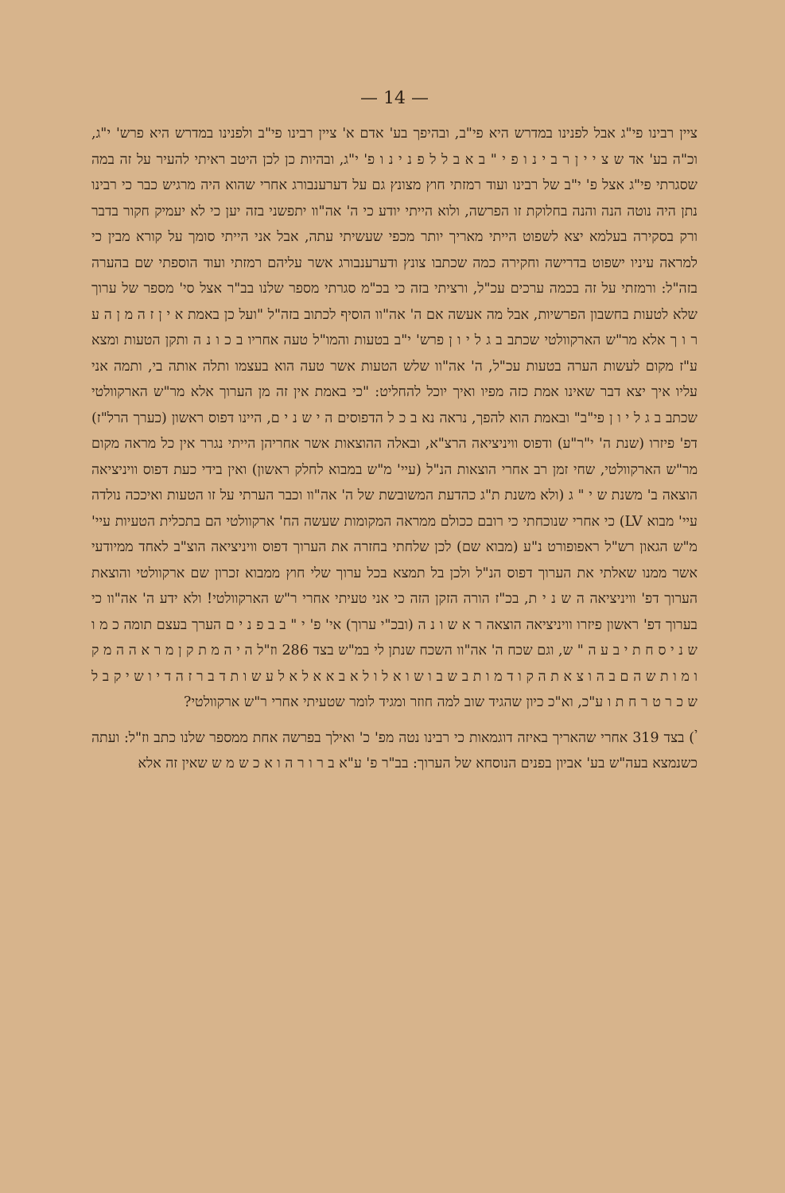— 14 —
ציין רבינו פי"ג אבל לפנינו במדרש היא פי"ב, ובהיפך בע' אדם א' ציין רבינו פי"ב ולפנינו במדרש היא פרש' י"ג, וכ"ה בע' אד ש צ י י ן ר ב י נ ו פ י " ב א ב ל ל פ נ י נ ו פ' י"ג, ובהיות כן לכן היטב ראיתי להעיר על זה במה שסגרתי פי"ג אצל פ' י"ב של רבינו ועוד רמזתי חוץ מצונץ גם על דערענבורג אחרי שהוא היה מרגיש כבר כי רבינו נתן היה נוטה הנה והנה בחלוקת זו הפרשה, ולוא הייתי יודע כי ה' אה"וו יתפשני בזה יען כי לא יעמיק חקור בדבר ורק בסקירה בעלמא יצא לשפוט הייתי מאריך יותר מכפי שעשיתי עתה, אבל אני הייתי סומך על קורא מבין כי למראה עיניו ישפוט בדרישה וחקירה כמה שכתבו צונץ ודערענבורג אשר עליהם רמזתי ועוד הוספתי שם בהערה בזה"ל: ורמזתי על זה בכמה ערכים עכ"ל, ורציתי בזה כי בכ"מ סגרתי מספר שלנו בב"ר אצל סי' מספר של ערוך שלא לטעות בחשבון הפרשיות, אבל מה אעשה אם ה' אה"וו הוסיף לכתוב בזה"ל "ועל כן באמת א י ן ז ה מ ן ה ע ר ו ך אלא מר"ש הארקוולטי שכתב ב ג ל י ו ן פרש' י"ב בטעות והמו"ל טעה אחריו ב כ ו נ ה ותקן הטעות ומצא ע"ז מקום לעשות הערה בטעות עכ"ל, ה' אה"וו שלש הטעות אשר טעה הוא בעצמו ותלה אותה בי, ותמה אני עליו איך יצא דבר שאינו אמת כזה מפיו ואיך יוכל להחליט: "כי באמת אין זה מן הערוך אלא מר"ש הארקוולטי שכתב ב ג ל י ו ן פי"ב" ובאמת הוא להפך, נראה נא ב כ ל הדפוסים ה י ש נ י ם, היינו דפוס ראשון (כערך הרל"ז) דפ' פיזרו (שנת ה' י"ר"ע) ודפוס וויניציאה הרצ"א, ובאלה ההוצאות אשר אחריהן הייתי נגרר אין כל מראה מקום מר"ש הארקוולטי, שחי זמן רב אחרי הוצאות הנ"ל (עיי' מ"ש במבוא לחלק ראשון) ואין בידי כעת דפוס וויניציאה הוצאה ב' משנת ש י " ג (ולא משנת ת"ג כהדעת המשובשת של ה' אה"וו וכבר הערתי על זו הטעות ואיככה נולדה עיי' מבוא LV) כי אחרי שנוכחתי כי רובם ככולם ממראה המקומות שעשה הח' ארקוולטי הם בתכלית הטעיות עיי' מ"ש הגאון רש"ל ראפופורט נ"ע (מבוא שם) לכן שלחתי בחזרה את הערוך דפוס וויניציאה הוצ"ב לאחד ממיודעי אשר ממנו שאלתי את הערוך דפוס הנ"ל ולכן בל תמצא בכל ערוך שלי חוץ ממבוא זכרון שם ארקוולטי והוצאת הערוך דפ' וויניציאה ה ש נ י ת, בכ"ז הורה הזקן הזה כי אני טעיתי אחרי ר"ש הארקוולטי! ולא ידע ה' אה"וו כי בערוך דפ' ראשון פיזרו וויניציאה הוצאה ר א ש ו נ ה (ובכ"י ערוך) אי' פ' י " ב ב פ נ י ם הערך בעצם תומה כ מ ו ש נ י ס ח ת י ב ע ה " ש, וגם שכח ה' אה"וו השכח שנתן לי במ"ש בצד 286 וז"ל ה י ה מ ת ק ן מ ר א ה ה מ ק ו מ ו ת ש ה ם ב ה ו צ א ת ה ק ו ד מ ו ת ב ש ב ו ש ו א ל ו ל א ב א א ל א ל ע ש ו ת ד ב ר ז ה ד י ו ש י ק ב ל ש כ ר ט ר ח ת ו ע"כ, וא"כ כיון שהגיד שוב למה חוזר ומגיד לומר שטעיתי אחרי ר"ש ארקוולטי?
<sup>י</sup>) בצד 319 אחרי שהאריך באיזה דוגמאות כי רבינו נטה מפ' כ' ואילך בפרשה אחת ממספר שלנו כתב וז"ל: ועתה כשנמצא בעה"ש בע' אביון בפנים הנוסחא של הערוך: בב"ר פ' ע"א ב ר ו ר ה ו א כ ש מ ש שאין זה אלא